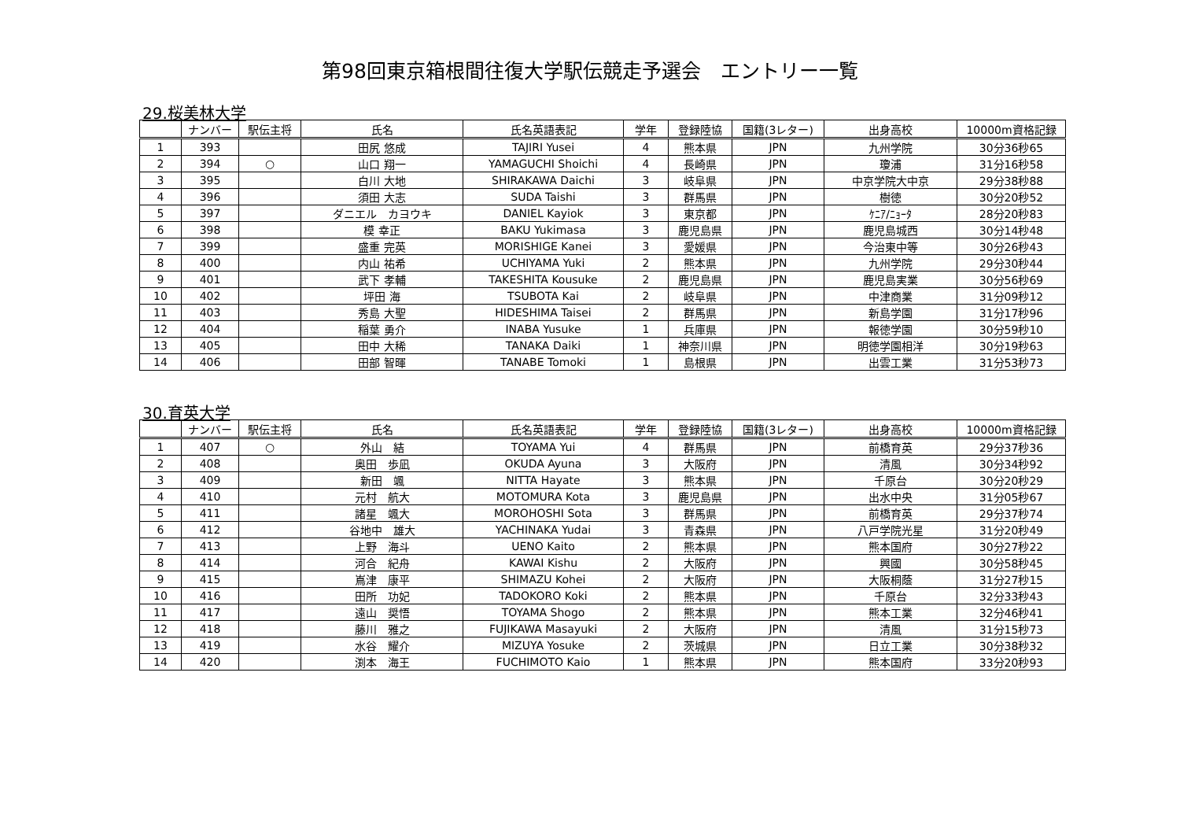第98回東京箱根間往復大学駅伝競走予選会　エントリー一覧
29.桜美林大学
| | ナンバー | 駅伝主将 | 氏名 | 氏名英語表記 | 学年 | 登録陸協 | 国籍(3レター) | 出身高校 | 10000m資格記録 |
| --- | --- | --- | --- | --- | --- | --- | --- | --- | --- |
| 1 | 393 | | 田尻 悠成 | TAJIRI Yusei | 4 | 熊本県 | JPN | 九州学院 | 30分36秒65 |
| 2 | 394 | ○ | 山口 翔一 | YAMAGUCHI Shoichi | 4 | 長崎県 | JPN | 瓊浦 | 31分16秒58 |
| 3 | 395 | | 白川 大地 | SHIRAKAWA Daichi | 3 | 岐阜県 | JPN | 中京学院大中京 | 29分38秒88 |
| 4 | 396 | | 須田 大志 | SUDA Taishi | 3 | 群馬県 | JPN | 樹徳 | 30分20秒52 |
| 5 | 397 | | ダニエル カヨウキ | DANIEL Kayiok | 3 | 東京都 | JPN | ｹﾆｱ/ﾆｮｰﾀ | 28分20秒83 |
| 6 | 398 | | 模 幸正 | BAKU Yukimasa | 3 | 鹿児島県 | JPN | 鹿児島城西 | 30分14秒48 |
| 7 | 399 | | 盛重 完英 | MORISHIGE Kanei | 3 | 愛媛県 | JPN | 今治東中等 | 30分26秒43 |
| 8 | 400 | | 内山 祐希 | UCHIYAMA Yuki | 2 | 熊本県 | JPN | 九州学院 | 29分30秒44 |
| 9 | 401 | | 武下 孝輔 | TAKESHITA Kousuke | 2 | 鹿児島県 | JPN | 鹿児島実業 | 30分56秒69 |
| 10 | 402 | | 坪田 海 | TSUBOTA Kai | 2 | 岐阜県 | JPN | 中津商業 | 31分09秒12 |
| 11 | 403 | | 秀島 大聖 | HIDESHIMA Taisei | 2 | 群馬県 | JPN | 新島学園 | 31分17秒96 |
| 12 | 404 | | 稲葉 勇介 | INABA Yusuke | 1 | 兵庫県 | JPN | 報徳学園 | 30分59秒10 |
| 13 | 405 | | 田中 大稀 | TANAKA Daiki | 1 | 神奈川県 | JPN | 明徳学園相洋 | 30分19秒63 |
| 14 | 406 | | 田部 智暉 | TANABE Tomoki | 1 | 島根県 | JPN | 出雲工業 | 31分53秒73 |
30.育英大学
| | ナンバー | 駅伝主将 | 氏名 | 氏名英語表記 | 学年 | 登録陸協 | 国籍(3レター) | 出身高校 | 10000m資格記録 |
| --- | --- | --- | --- | --- | --- | --- | --- | --- | --- |
| 1 | 407 | ○ | 外山 結 | TOYAMA Yui | 4 | 群馬県 | JPN | 前橋育英 | 29分37秒36 |
| 2 | 408 | | 奥田 歩凪 | OKUDA Ayuna | 3 | 大阪府 | JPN | 清風 | 30分34秒92 |
| 3 | 409 | | 新田 颯 | NITTA Hayate | 3 | 熊本県 | JPN | 千原台 | 30分20秒29 |
| 4 | 410 | | 元村 航大 | MOTOMURA Kota | 3 | 鹿児島県 | JPN | 出水中央 | 31分05秒67 |
| 5 | 411 | | 諸星 颯大 | MOROHOSHI Sota | 3 | 群馬県 | JPN | 前橋育英 | 29分37秒74 |
| 6 | 412 | | 谷地中 雄大 | YACHINAKA Yudai | 3 | 青森県 | JPN | 八戸学院光星 | 31分20秒49 |
| 7 | 413 | | 上野 海斗 | UENO Kaito | 2 | 熊本県 | JPN | 熊本国府 | 30分27秒22 |
| 8 | 414 | | 河合 紀舟 | KAWAI Kishu | 2 | 大阪府 | JPN | 興國 | 30分58秒45 |
| 9 | 415 | | 嶌津 康平 | SHIMAZU Kohei | 2 | 大阪府 | JPN | 大阪桐蔭 | 31分27秒15 |
| 10 | 416 | | 田所 功妃 | TADOKORO Koki | 2 | 熊本県 | JPN | 千原台 | 32分33秒43 |
| 11 | 417 | | 遠山 奨悟 | TOYAMA Shogo | 2 | 熊本県 | JPN | 熊本工業 | 32分46秒41 |
| 12 | 418 | | 藤川 雅之 | FUJIKAWA Masayuki | 2 | 大阪府 | JPN | 清風 | 31分15秒73 |
| 13 | 419 | | 水谷 耀介 | MIZUYA Yosuke | 2 | 茨城県 | JPN | 日立工業 | 30分38秒32 |
| 14 | 420 | | 渕本 海王 | FUCHIMOTO Kaio | 1 | 熊本県 | JPN | 熊本国府 | 33分20秒93 |